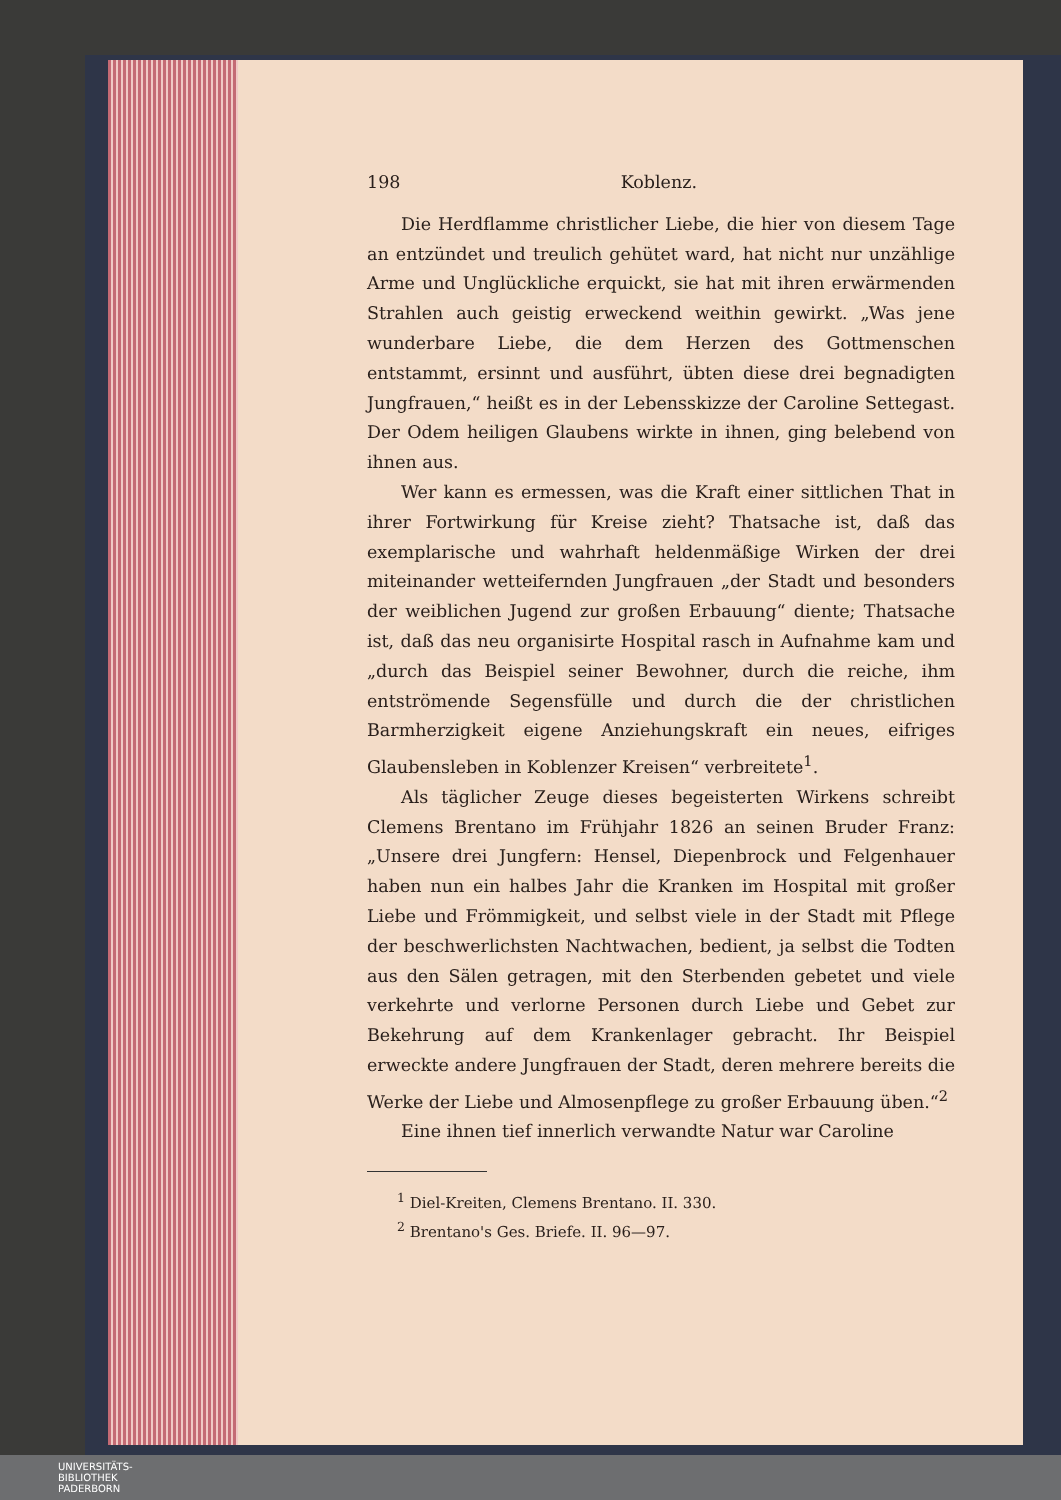198 Koblenz.
Die Herdflamme christlicher Liebe, die hier von diesem Tage an entzündet und treulich gehütet ward, hat nicht nur unzählige Arme und Unglückliche erquickt, sie hat mit ihren erwärmenden Strahlen auch geistig erweckend weithin gewirkt. „Was jene wunderbare Liebe, die dem Herzen des Gottmenschen entstammt, ersinnt und ausführt, übten diese drei begnadigten Jungfrauen,“ heißt es in der Lebensskizze der Caroline Settegast. Der Odem heiligen Glaubens wirkte in ihnen, ging belebend von ihnen aus.
Wer kann es ermessen, was die Kraft einer sittlichen That in ihrer Fortwirkung für Kreise zieht? Thatsache ist, daß das exemplarische und wahrhaft heldenmäßige Wirken der drei miteinander wetteifernden Jungfrauen „der Stadt und besonders der weiblichen Jugend zur großen Erbauung“ diente; Thatsache ist, daß das neu organisirte Hospital rasch in Aufnahme kam und „durch das Beispiel seiner Bewohner, durch die reiche, ihm entströmende Segensfülle und durch die der christlichen Barmherzigkeit eigene Anziehungskraft ein neues, eifriges Glaubensleben in Koblenzer Kreisen“ verbreitete<sup>1</sup>.
Als täglicher Zeuge dieses begeisterten Wirkens schreibt Clemens Brentano im Frühjahr 1826 an seinen Bruder Franz: „Unsere drei Jungfern: Hensel, Diepenbrock und Felgenhauer haben nun ein halbes Jahr die Kranken im Hospital mit großer Liebe und Frömmigkeit, und selbst viele in der Stadt mit Pflege der beschwerlichsten Nachtwachen, bedient, ja selbst die Todten aus den Sälen getragen, mit den Sterbenden gebetet und viele verkehrte und verlorne Personen durch Liebe und Gebet zur Bekehrung auf dem Krankenlager gebracht. Ihr Beispiel erweckte andere Jungfrauen der Stadt, deren mehrere bereits die Werke der Liebe und Almosenpflege zu großer Erbauung üben.“<sup>2</sup>
Eine ihnen tief innerlich verwandte Natur war Caroline
<sup>1</sup> Diel-Kreiten, Clemens Brentano. II. 330.
<sup>2</sup> Brentano's Ges. Briefe. II. 96—97.
UNIVERSITÄTS-
BIBLIOTHEK
PADERBORN